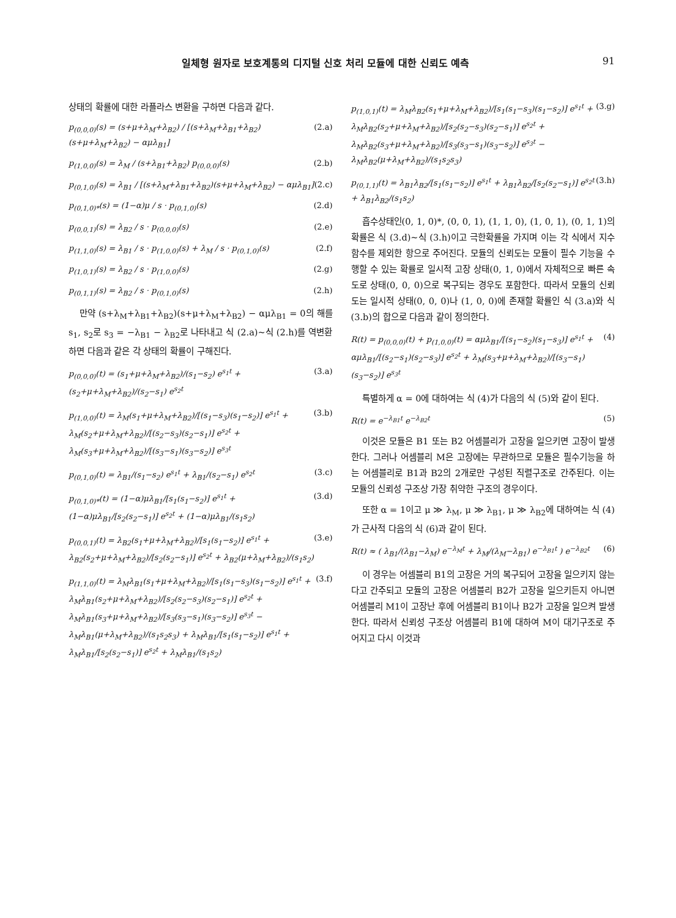일체형 원자로 보호계통의 디지털 신호 처리 모듈에 대한 신뢰도 예측 91
상태의 확률에 대한 라플라스 변환을 구하면 다음과 같다.
p<sub>(0,0,0)</sub>(s) = (s+μ+λ<sub>M</sub>+λ<sub>B2</sub>) / [(s+λ<sub>M</sub>+λ<sub>B1</sub>+λ<sub>B2</sub>)(s+μ+λ<sub>M</sub>+λ<sub>B2</sub>) − αμλ<sub>B1</sub>] (2.a)
p<sub>(1,0,0)</sub>(s) = λ<sub>M</sub> / (s+λ<sub>B1</sub>+λ<sub>B2</sub>) p<sub>(0,0,0)</sub>(s) (2.b)
p<sub>(0,1,0)</sub>(s) = λ<sub>B1</sub> / [(s+λ<sub>M</sub>+λ<sub>B1</sub>+λ<sub>B2</sub>)(s+μ+λ<sub>M</sub>+λ<sub>B2</sub>) − αμλ<sub>B1</sub>] (2.c)
p<sub>(0,1,0)*</sub>(s) = (1−α)μ / s · p<sub>(0,1,0)</sub>(s) (2.d)
p<sub>(0,0,1)</sub>(s) = λ<sub>B2</sub> / s · p<sub>(0,0,0)</sub>(s) (2.e)
p<sub>(1,1,0)</sub>(s) = λ<sub>B1</sub> / s · p<sub>(1,0,0)</sub>(s) + λ<sub>M</sub> / s · p<sub>(0,1,0)</sub>(s) (2.f)
p<sub>(1,0,1)</sub>(s) = λ<sub>B2</sub> / s · p<sub>(1,0,0)</sub>(s) (2.g)
p<sub>(0,1,1)</sub>(s) = λ<sub>B2</sub> / s · p<sub>(0,1,0)</sub>(s) (2.h)
만약 (s+λ<sub>M</sub>+λ<sub>B1</sub>+λ<sub>B2</sub>)(s+μ+λ<sub>M</sub>+λ<sub>B2</sub>) − αμλ<sub>B1</sub> = 0의 해를 s<sub>1</sub>, s<sub>2</sub>로 s<sub>3</sub> = −λ<sub>B1</sub> − λ<sub>B2</sub>로 나타내고 식 (2.a)∼식 (2.h)를 역변환하면 다음과 같은 각 상태의 확률이 구해진다.
p<sub>(0,0,0)</sub>(t) = (s<sub>1</sub>+μ+λ<sub>M</sub>+λ<sub>B2</sub>)/(s<sub>1</sub>−s<sub>2</sub>) e<sup>s<sub>1</sub>t</sup> + (s<sub>2</sub>+μ+λ<sub>M</sub>+λ<sub>B2</sub>)/(s<sub>2</sub>−s<sub>1</sub>) e<sup>s<sub>2</sub>t</sup> (3.a)
p<sub>(1,0,0)</sub>(t) = λ<sub>M</sub>(s<sub>1</sub>+μ+λ<sub>M</sub>+λ<sub>B2</sub>)/[(s<sub>1</sub>−s<sub>3</sub>)(s<sub>1</sub>−s<sub>2</sub>)] e<sup>s<sub>1</sub>t</sup> + λ<sub>M</sub>(s<sub>2</sub>+μ+λ<sub>M</sub>+λ<sub>B2</sub>)/[(s<sub>2</sub>−s<sub>3</sub>)(s<sub>2</sub>−s<sub>1</sub>)] e<sup>s<sub>2</sub>t</sup> + λ<sub>M</sub>(s<sub>3</sub>+μ+λ<sub>M</sub>+λ<sub>B2</sub>)/[(s<sub>3</sub>−s<sub>1</sub>)(s<sub>3</sub>−s<sub>2</sub>)] e<sup>s<sub>3</sub>t</sup> (3.b)
p<sub>(0,1,0)</sub>(t) = λ<sub>B1</sub>/(s<sub>1</sub>−s<sub>2</sub>) e<sup>s<sub>1</sub>t</sup> + λ<sub>B1</sub>/(s<sub>2</sub>−s<sub>1</sub>) e<sup>s<sub>2</sub>t</sup> (3.c)
p<sub>(0,1,0)*</sub>(t) = (1−α)μλ<sub>B1</sub>/[s<sub>1</sub>(s<sub>1</sub>−s<sub>2</sub>)] e<sup>s<sub>1</sub>t</sup> + (1−α)μλ<sub>B1</sub>/[s<sub>2</sub>(s<sub>2</sub>−s<sub>1</sub>)] e<sup>s<sub>2</sub>t</sup> + (1−α)μλ<sub>B1</sub>/(s<sub>1</sub>s<sub>2</sub>) (3.d)
p<sub>(0,0,1)</sub>(t) = λ<sub>B2</sub>(s<sub>1</sub>+μ+λ<sub>M</sub>+λ<sub>B2</sub>)/[s<sub>1</sub>(s<sub>1</sub>−s<sub>2</sub>)] e<sup>s<sub>1</sub>t</sup> + λ<sub>B2</sub>(s<sub>2</sub>+μ+λ<sub>M</sub>+λ<sub>B2</sub>)/[s<sub>2</sub>(s<sub>2</sub>−s<sub>1</sub>)] e<sup>s<sub>2</sub>t</sup> + λ<sub>B2</sub>(μ+λ<sub>M</sub>+λ<sub>B2</sub>)/(s<sub>1</sub>s<sub>2</sub>) (3.e)
p<sub>(1,1,0)</sub>(t) = λ<sub>M</sub>λ<sub>B1</sub>(s<sub>1</sub>+μ+λ<sub>M</sub>+λ<sub>B2</sub>)/[s<sub>1</sub>(s<sub>1</sub>−s<sub>3</sub>)(s<sub>1</sub>−s<sub>2</sub>)] e<sup>s<sub>1</sub>t</sup> + λ<sub>M</sub>λ<sub>B1</sub>(s<sub>2</sub>+μ+λ<sub>M</sub>+λ<sub>B2</sub>)/[s<sub>2</sub>(s<sub>2</sub>−s<sub>3</sub>)(s<sub>2</sub>−s<sub>1</sub>)] e<sup>s<sub>2</sub>t</sup> + λ<sub>M</sub>λ<sub>B1</sub>(s<sub>3</sub>+μ+λ<sub>M</sub>+λ<sub>B2</sub>)/[s<sub>3</sub>(s<sub>3</sub>−s<sub>1</sub>)(s<sub>3</sub>−s<sub>2</sub>)] e<sup>s<sub>3</sub>t</sup> − λ<sub>M</sub>λ<sub>B1</sub>(μ+λ<sub>M</sub>+λ<sub>B2</sub>)/(s<sub>1</sub>s<sub>2</sub>s<sub>3</sub>) + λ<sub>M</sub>λ<sub>B1</sub>/[s<sub>1</sub>(s<sub>1</sub>−s<sub>2</sub>)] e<sup>s<sub>1</sub>t</sup> + λ<sub>M</sub>λ<sub>B1</sub>/[s<sub>2</sub>(s<sub>2</sub>−s<sub>1</sub>)] e<sup>s<sub>2</sub>t</sup> + λ<sub>M</sub>λ<sub>B1</sub>/(s<sub>1</sub>s<sub>2</sub>) (3.f)
p<sub>(1,0,1)</sub>(t) = λ<sub>M</sub>λ<sub>B2</sub>(s<sub>1</sub>+μ+λ<sub>M</sub>+λ<sub>B2</sub>)/[s<sub>1</sub>(s<sub>1</sub>−s<sub>3</sub>)(s<sub>1</sub>−s<sub>2</sub>)] e<sup>s<sub>1</sub>t</sup> + λ<sub>M</sub>λ<sub>B2</sub>(s<sub>2</sub>+μ+λ<sub>M</sub>+λ<sub>B2</sub>)/[s<sub>2</sub>(s<sub>2</sub>−s<sub>3</sub>)(s<sub>2</sub>−s<sub>1</sub>)] e<sup>s<sub>2</sub>t</sup> + λ<sub>M</sub>λ<sub>B2</sub>(s<sub>3</sub>+μ+λ<sub>M</sub>+λ<sub>B2</sub>)/[s<sub>3</sub>(s<sub>3</sub>−s<sub>1</sub>)(s<sub>3</sub>−s<sub>2</sub>)] e<sup>s<sub>3</sub>t</sup> − λ<sub>M</sub>λ<sub>B2</sub>(μ+λ<sub>M</sub>+λ<sub>B2</sub>)/(s<sub>1</sub>s<sub>2</sub>s<sub>3</sub>) (3.g)
p<sub>(0,1,1)</sub>(t) = λ<sub>B1</sub>λ<sub>B2</sub>/[s<sub>1</sub>(s<sub>1</sub>−s<sub>2</sub>)] e<sup>s<sub>1</sub>t</sup> + λ<sub>B1</sub>λ<sub>B2</sub>/[s<sub>2</sub>(s<sub>2</sub>−s<sub>1</sub>)] e<sup>s<sub>2</sub>t</sup> + λ<sub>B1</sub>λ<sub>B2</sub>/(s<sub>1</sub>s<sub>2</sub>) (3.h)
흡수상태인(0, 1, 0)*, (0, 0, 1), (1, 1, 0), (1, 0, 1), (0, 1, 1)의 확률은 식 (3.d)∼식 (3.h)이고 극한확률을 가지며 이는 각 식에서 지수함수를 제외한 항으로 주어진다. 모듈의 신뢰도는 모듈이 필수 기능을 수행할 수 있는 확률로 일시적 고장 상태(0, 1, 0)에서 자체적으로 빠른 속도로 상태(0, 0, 0)으로 복구되는 경우도 포함한다. 따라서 모듈의 신뢰도는 일시적 상태(0, 0, 0)나 (1, 0, 0)에 존재할 확률인 식 (3.a)와 식 (3.b)의 합으로 다음과 같이 정의한다.
R(t) = p<sub>(0,0,0)</sub>(t) + p<sub>(1,0,0)</sub>(t) = αμλ<sub>B1</sub>/[(s<sub>1</sub>−s<sub>2</sub>)(s<sub>1</sub>−s<sub>3</sub>)] e<sup>s<sub>1</sub>t</sup> + αμλ<sub>B1</sub>/[(s<sub>2</sub>−s<sub>1</sub>)(s<sub>2</sub>−s<sub>3</sub>)] e<sup>s<sub>2</sub>t</sup> + λ<sub>M</sub>(s<sub>3</sub>+μ+λ<sub>M</sub>+λ<sub>B2</sub>)/[(s<sub>3</sub>−s<sub>1</sub>)(s<sub>3</sub>−s<sub>2</sub>)] e<sup>s<sub>3</sub>t</sup> (4)
특별하게 α = 0에 대하여는 식 (4)가 다음의 식 (5)와 같이 된다.
R(t) = e<sup>−λ<sub>B1</sub>t</sup> e<sup>−λ<sub>B2</sub>t</sup> (5)
이것은 모듈은 B1 또는 B2 어셈블리가 고장을 일으키면 고장이 발생한다. 그러나 어셈블리 M은 고장에는 무관하므로 모듈은 필수기능을 하는 어셈블리로 B1과 B2의 2개로만 구성된 직렬구조로 간주된다. 이는 모듈의 신뢰성 구조상 가장 취약한 구조의 경우이다.
또한 α = 1이고 μ ≫ λ<sub>M</sub>, μ ≫ λ<sub>B1</sub>, μ ≫ λ<sub>B2</sub>에 대하여는 식 (4)가 근사적 다음의 식 (6)과 같이 된다.
R(t) ≈ ( λ<sub>B1</sub>/(λ<sub>B1</sub>−λ<sub>M</sub>) e<sup>−λ<sub>M</sub>t</sup> + λ<sub>M</sub>/(λ<sub>M</sub>−λ<sub>B1</sub>) e<sup>−λ<sub>B1</sub>t</sup> ) e<sup>−λ<sub>B2</sub>t</sup> (6)
이 경우는 어셈블리 B1의 고장은 거의 복구되어 고장을 일으키지 않는다고 간주되고 모듈의 고장은 어셈블리 B2가 고장을 일으키든지 아니면 어셈블리 M1이 고장난 후에 어셈블리 B1이나 B2가 고장을 일으켜 발생한다. 따라서 신뢰성 구조상 어셈블리 B1에 대하여 M이 대기구조로 주어지고 다시 이것과